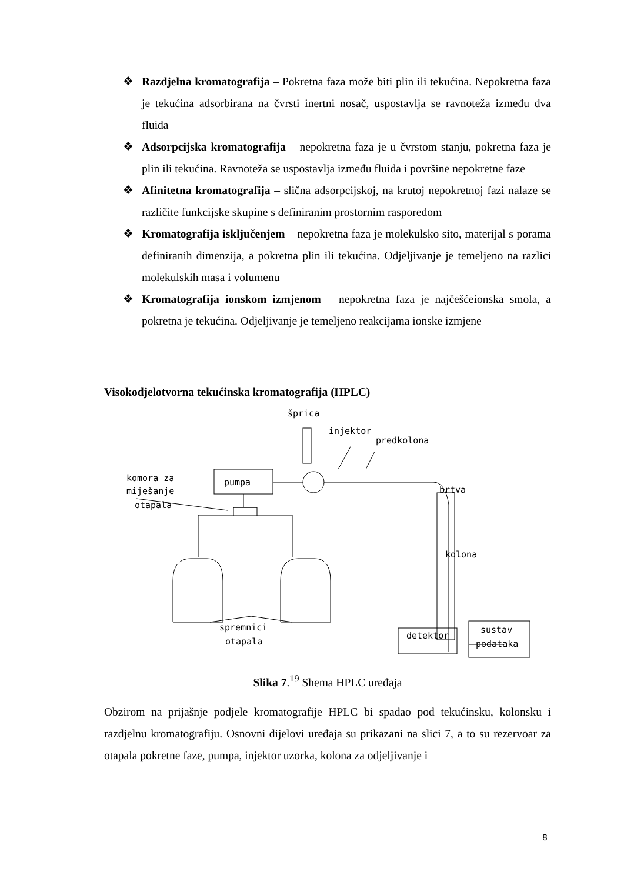❖ Razdjelna kromatografija – Pokretna faza može biti plin ili tekućina. Nepokretna faza je tekućina adsorbirana na čvrsti inertni nosač, uspostavlja se ravnoteža između dva fluida
❖ Adsorpcijska kromatografija – nepokretna faza je u čvrstom stanju, pokretna faza je plin ili tekućina. Ravnoteža se uspostavlja između fluida i površine nepokretne faze
❖ Afinitetna kromatografija – slična adsorpcijskoj, na krutoj nepokretnoj fazi nalaze se različite funkcijske skupine s definiranim prostornim rasporedom
❖ Kromatografija isključenjem – nepokretna faza je molekulsko sito, materijal s porama definiranih dimenzija, a pokretna plin ili tekućina. Odjeljivanje je temeljeno na razlici molekulskih masa i volumenu
❖ Kromatografija ionskom izmjenom – nepokretna faza je najčešćeionska smola, a pokretna je tekućina. Odjeljivanje je temeljeno reakcijama ionske izmjene
Visokodjelotvorna tekućinska kromatografija (HPLC)
šprica
injektor
predkolona
komora za
miješanje
otapala
brtva
kolona
spremnici
otapala
detektor
sustav
podataka
pumpa
Slika 7.<sup>19</sup> Shema HPLC uređaja
Obzirom na prijašnje podjele kromatografije HPLC bi spadao pod tekućinsku, kolonsku i razdjelnu kromatografiju. Osnovni dijelovi uređaja su prikazani na slici 7, a to su rezervoar za otapala pokretne faze, pumpa, injektor uzorka, kolona za odjeljivanje i
8